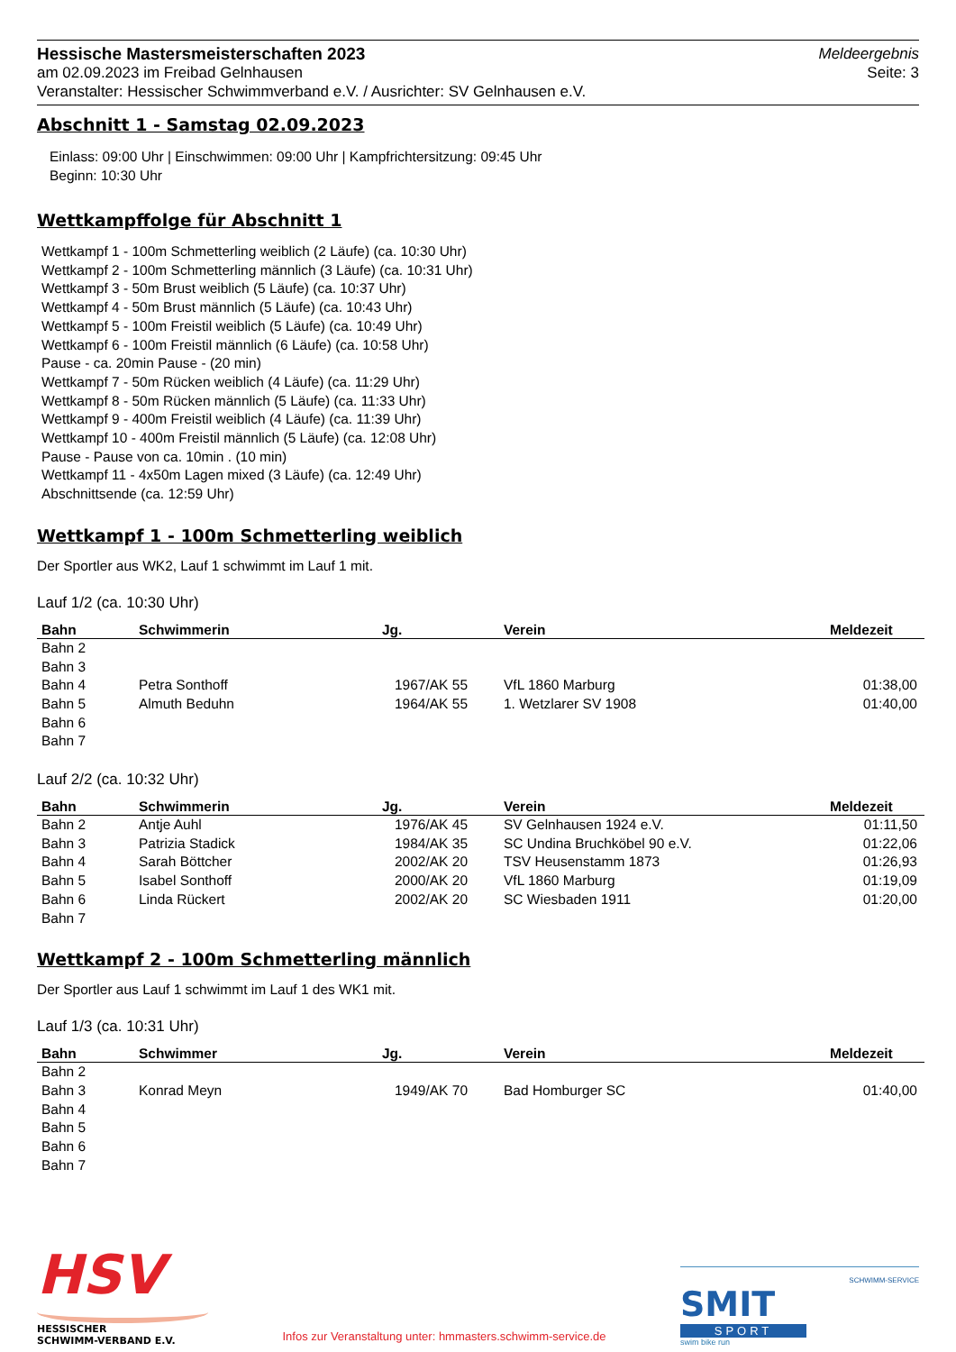Hessische Mastersmeisterschaften 2023
am 02.09.2023 im Freibad Gelnhausen
Veranstalter: Hessischer Schwimmverband e.V. / Ausrichter: SV Gelnhausen e.V.
Meldeergebnis
Seite: 3
Abschnitt 1 - Samstag 02.09.2023
Einlass: 09:00 Uhr | Einschwimmen: 09:00 Uhr | Kampfrichtersitzung: 09:45 Uhr
Beginn: 10:30 Uhr
Wettkampffolge für Abschnitt 1
Wettkampf 1 - 100m Schmetterling weiblich (2 Läufe) (ca. 10:30 Uhr)
Wettkampf 2 - 100m Schmetterling männlich (3 Läufe) (ca. 10:31 Uhr)
Wettkampf 3 - 50m Brust weiblich (5 Läufe) (ca. 10:37 Uhr)
Wettkampf 4 - 50m Brust männlich (5 Läufe) (ca. 10:43 Uhr)
Wettkampf 5 - 100m Freistil weiblich (5 Läufe) (ca. 10:49 Uhr)
Wettkampf 6 - 100m Freistil männlich (6 Läufe) (ca. 10:58 Uhr)
Pause - ca. 20min Pause - (20 min)
Wettkampf 7 - 50m Rücken weiblich (4 Läufe) (ca. 11:29 Uhr)
Wettkampf 8 - 50m Rücken männlich (5 Läufe) (ca. 11:33 Uhr)
Wettkampf 9 - 400m Freistil weiblich (4 Läufe) (ca. 11:39 Uhr)
Wettkampf 10 - 400m Freistil männlich (5 Läufe) (ca. 12:08 Uhr)
Pause - Pause von ca. 10min . (10 min)
Wettkampf 11 - 4x50m Lagen mixed (3 Läufe) (ca. 12:49 Uhr)
Abschnittsende (ca. 12:59 Uhr)
Wettkampf 1 - 100m Schmetterling weiblich
Der Sportler aus WK2, Lauf 1 schwimmt im Lauf 1 mit.
Lauf 1/2 (ca. 10:30 Uhr)
| Bahn | Schwimmerin | Jg. | Verein | Meldezeit |
| --- | --- | --- | --- | --- |
| Bahn 2 | | | | |
| Bahn 3 | | | | |
| Bahn 4 | Petra Sonthoff | 1967/AK 55 | VfL 1860 Marburg | 01:38,00 |
| Bahn 5 | Almuth Beduhn | 1964/AK 55 | 1. Wetzlarer SV 1908 | 01:40,00 |
| Bahn 6 | | | | |
| Bahn 7 | | | | |
Lauf 2/2 (ca. 10:32 Uhr)
| Bahn | Schwimmerin | Jg. | Verein | Meldezeit |
| --- | --- | --- | --- | --- |
| Bahn 2 | Antje Auhl | 1976/AK 45 | SV Gelnhausen 1924 e.V. | 01:11,50 |
| Bahn 3 | Patrizia Stadick | 1984/AK 35 | SC Undina Bruchköbel 90 e.V. | 01:22,06 |
| Bahn 4 | Sarah Böttcher | 2002/AK 20 | TSV Heusenstamm 1873 | 01:26,93 |
| Bahn 5 | Isabel Sonthoff | 2000/AK 20 | VfL 1860 Marburg | 01:19,09 |
| Bahn 6 | Linda Rückert | 2002/AK 20 | SC Wiesbaden 1911 | 01:20,00 |
| Bahn 7 | | | | |
Wettkampf 2 - 100m Schmetterling männlich
Der Sportler aus Lauf 1 schwimmt im Lauf 1 des WK1 mit.
Lauf 1/3 (ca. 10:31 Uhr)
| Bahn | Schwimmer | Jg. | Verein | Meldezeit |
| --- | --- | --- | --- | --- |
| Bahn 2 | | | | |
| Bahn 3 | Konrad Meyn | 1949/AK 70 | Bad Homburger SC | 01:40,00 |
| Bahn 4 | | | | |
| Bahn 5 | | | | |
| Bahn 6 | | | | |
| Bahn 7 | | | | |
HSV
HESSISCHER
SCHWIMM-VERBAND E.V.
Infos zur Veranstaltung unter: hmmasters.schwimm-service.de
SCHWIMM-SERVICE
SMIT
SPORT
swim bike run